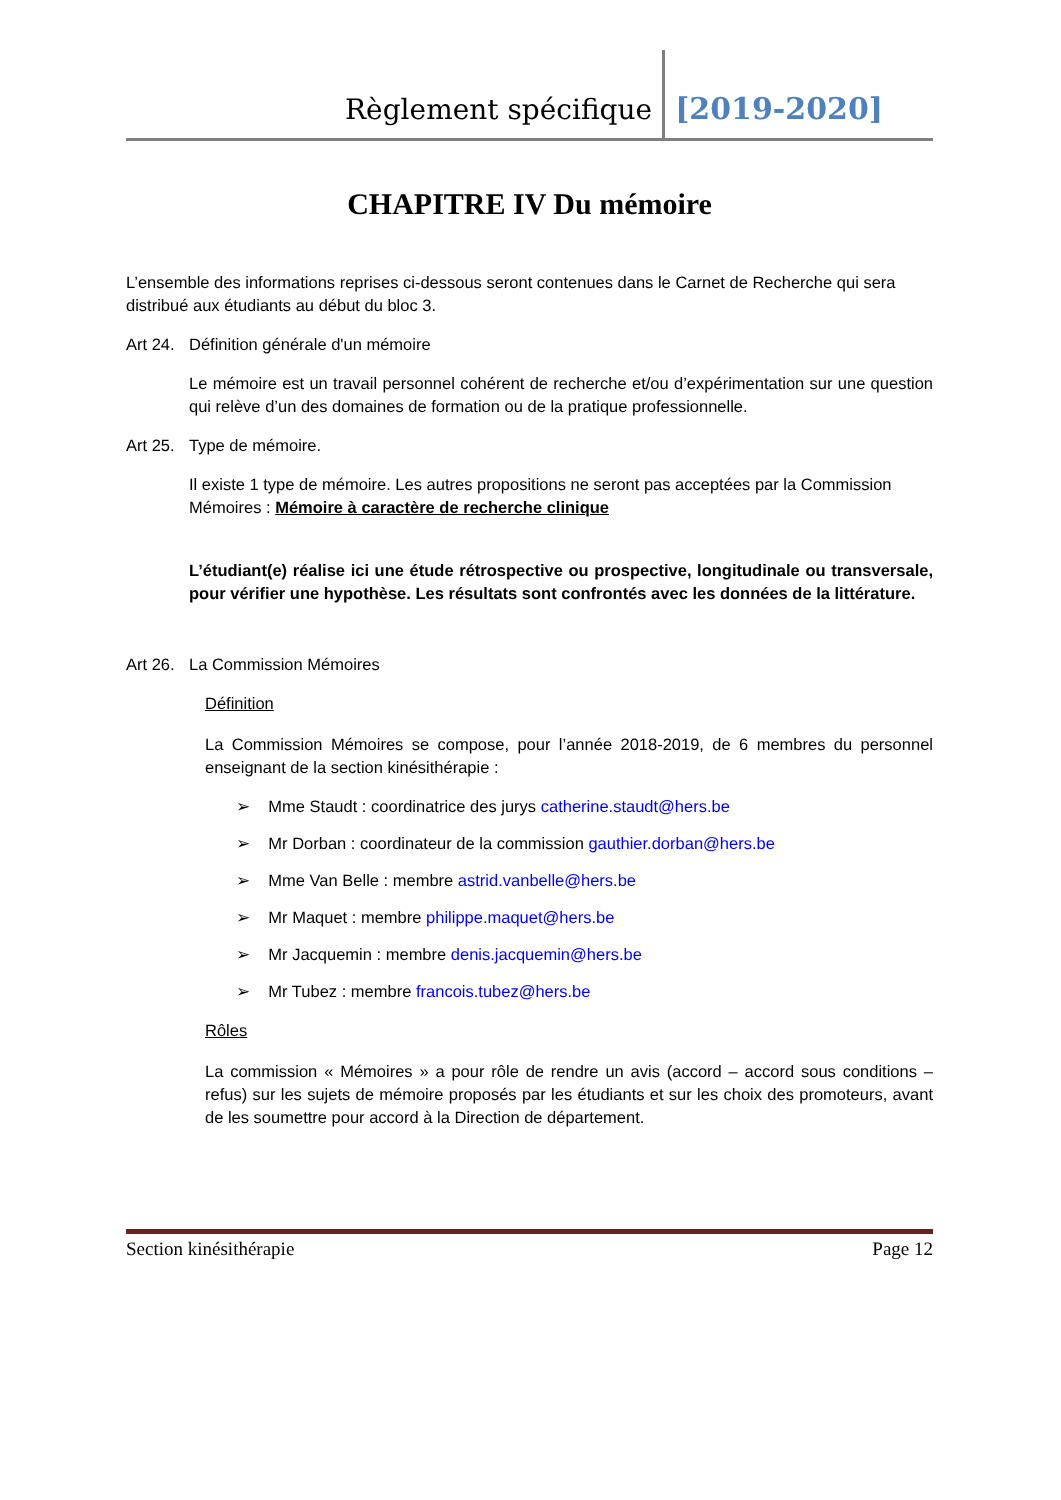Règlement spécifique
[2019-2020]
CHAPITRE IV Du mémoire
L’ensemble des informations reprises ci-dessous seront contenues dans le Carnet de Recherche qui sera distribué aux étudiants au début du bloc 3.
Art 24. Définition générale d'un mémoire
Le mémoire est un travail personnel cohérent de recherche et/ou d’expérimentation sur une question qui relève d’un des domaines de formation ou de la pratique professionnelle.
Art 25. Type de mémoire.
Il existe 1 type de mémoire. Les autres propositions ne seront pas acceptées par la Commission Mémoires : Mémoire à caractère de recherche clinique
L’étudiant(e) réalise ici une étude rétrospective ou prospective, longitudinale ou transversale, pour vérifier une hypothèse. Les résultats sont confrontés avec les données de la littérature.
Art 26. La Commission Mémoires
Définition
La Commission Mémoires se compose, pour l’année 2018-2019, de 6 membres du personnel enseignant de la section kinésithérapie :
➢ Mme Staudt : coordinatrice des jurys catherine.staudt@hers.be
➢ Mr Dorban : coordinateur de la commission gauthier.dorban@hers.be
➢ Mme Van Belle : membre astrid.vanbelle@hers.be
➢ Mr Maquet : membre philippe.maquet@hers.be
➢ Mr Jacquemin : membre denis.jacquemin@hers.be
➢ Mr Tubez : membre francois.tubez@hers.be
Rôles
La commission « Mémoires » a pour rôle de rendre un avis (accord – accord sous conditions – refus) sur les sujets de mémoire proposés par les étudiants et sur les choix des promoteurs, avant de les soumettre pour accord à la Direction de département.
Section kinésithérapie Page 12